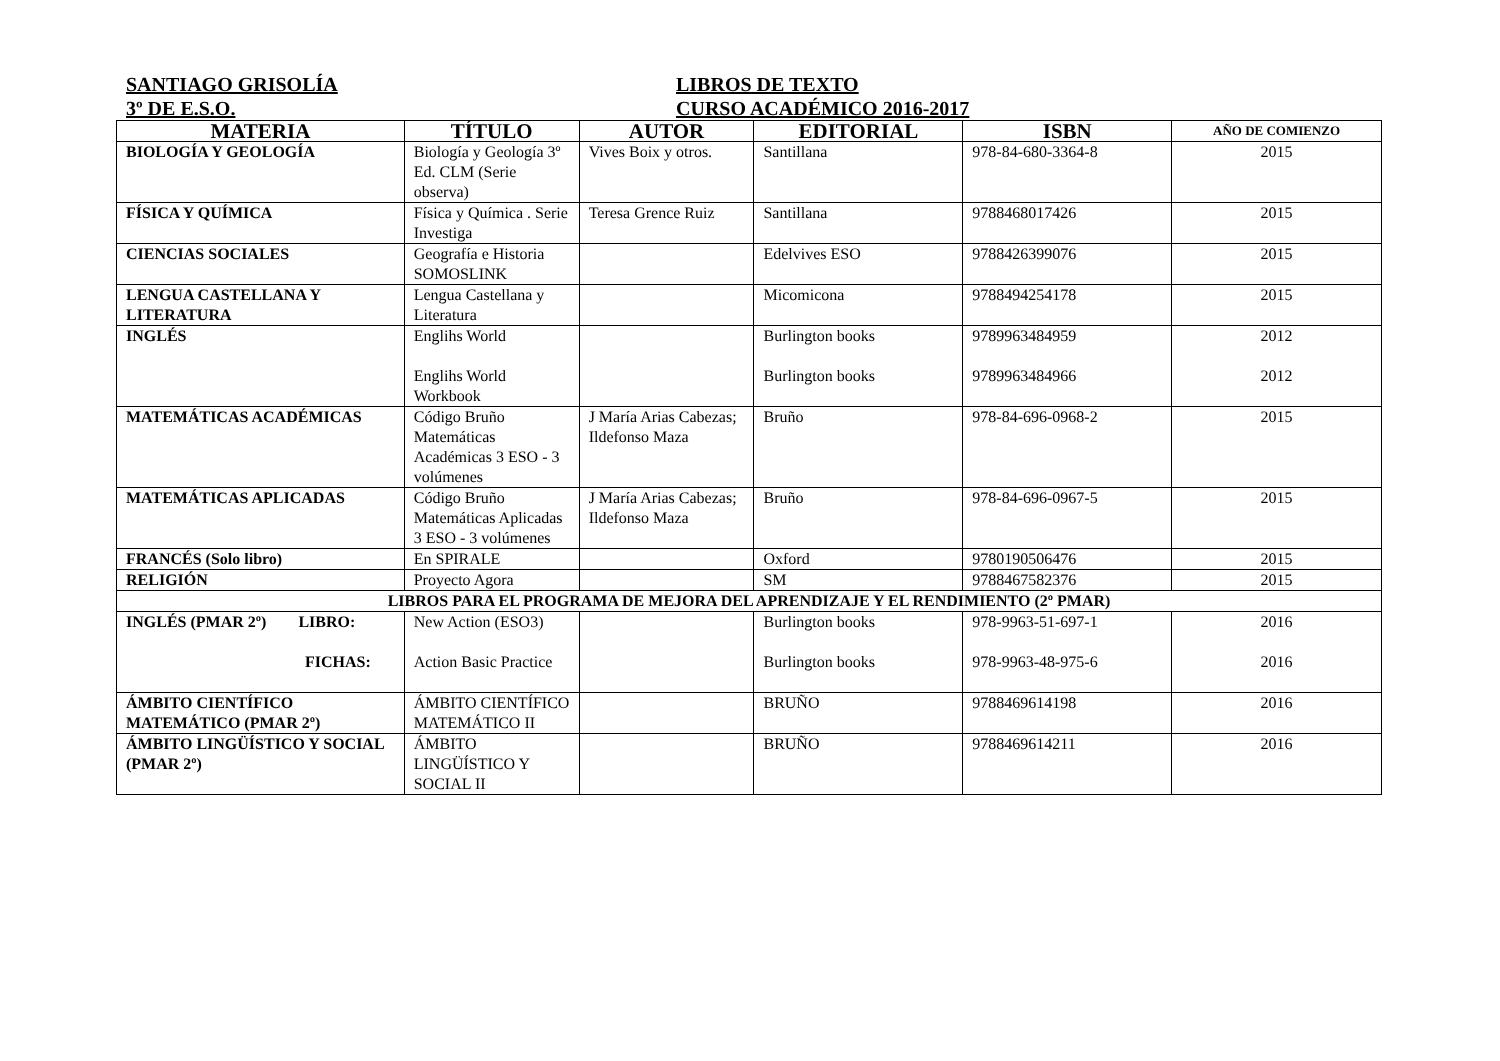SANTIAGO GRISOLÍA LIBROS DE TEXTO
3º DE E.S.O. CURSO ACADÉMICO 2016-2017
| MATERIA | TÍTULO | AUTOR | EDITORIAL | ISBN | AÑO DE COMIENZO |
| --- | --- | --- | --- | --- | --- |
| BIOLOGÍA Y GEOLOGÍA | Biología y Geología 3º Ed. CLM (Serie observa) | Vives Boix y otros. | Santillana | 978-84-680-3364-8 | 2015 |
| FÍSICA Y QUÍMICA | Física y Química . Serie Investiga | Teresa Grence Ruiz | Santillana | 9788468017426 | 2015 |
| CIENCIAS SOCIALES | Geografía e Historia SOMOSLINK | | Edelvives ESO | 9788426399076 | 2015 |
| LENGUA CASTELLANA Y LITERATURA | Lengua Castellana y Literatura | | Micomicona | 9788494254178 | 2015 |
| INGLÉS | Englihs World Englihs World Workbook | | Burlington books Burlington books | 9789963484959 9789963484966 | 2012 2012 |
| MATEMÁTICAS ACADÉMICAS | Código Bruño Matemáticas Académicas 3 ESO - 3 volúmenes | J María Arias Cabezas; Ildefonso Maza | Bruño | 978-84-696-0968-2 | 2015 |
| MATEMÁTICAS APLICADAS | Código Bruño Matemáticas Aplicadas 3 ESO - 3 volúmenes | J María Arias Cabezas; Ildefonso Maza | Bruño | 978-84-696-0967-5 | 2015 |
| FRANCÉS (Solo libro) | En SPIRALE | | Oxford | 9780190506476 | 2015 |
| RELIGIÓN | Proyecto Agora | | SM | 9788467582376 | 2015 |
| LIBROS PARA EL PROGRAMA DE MEJORA DEL APRENDIZAJE Y EL RENDIMIENTO (2º PMAR) | | | | | |
| INGLÉS (PMAR 2º) LIBRO: FICHAS: | New Action (ESO3) Action Basic Practice | | Burlington books Burlington books | 978-9963-51-697-1 978-9963-48-975-6 | 2016 2016 |
| ÁMBITO CIENTÍFICO MATEMÁTICO (PMAR 2º) | ÁMBITO CIENTÍFICO MATEMÁTICO II | | BRUÑO | 9788469614198 | 2016 |
| ÁMBITO LINGÜÍSTICO Y SOCIAL (PMAR 2º) | ÁMBITO LINGÜÍSTICO Y SOCIAL II | | BRUÑO | 9788469614211 | 2016 |